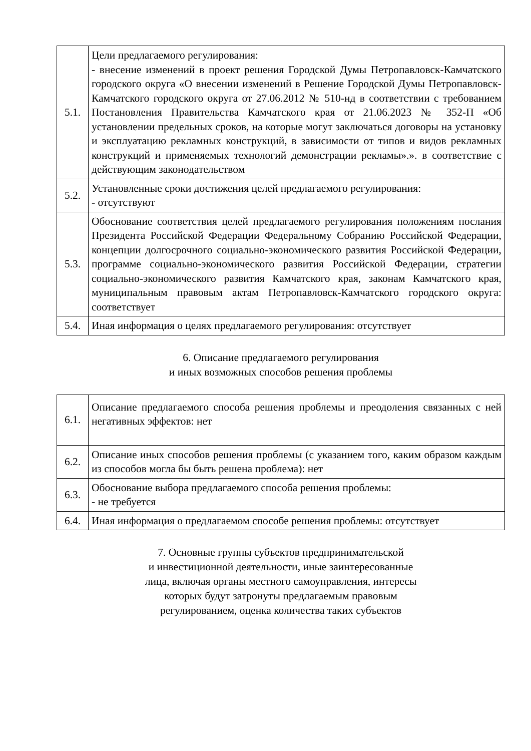| 5.1. | Цели предлагаемого регулирования: - внесение изменений в проект решения Городской Думы Петропавловск-Камчатского городского округа «О внесении изменений в Решение Городской Думы Петропавловск-Камчатского городского округа от 27.06.2012 № 510-нд в соответствии с требованием Постановления Правительства Камчатского края от 21.06.2023 № 352-П «Об установлении предельных сроков, на которые могут заключаться договоры на установку и эксплуатацию рекламных конструкций, в зависимости от типов и видов рекламных конструкций и применяемых технологий демонстрации рекламы».». в соответствие с действующим законодательством |
| 5.2. | Установленные сроки достижения целей предлагаемого регулирования: - отсутствуют |
| 5.3. | Обоснование соответствия целей предлагаемого регулирования положениям послания Президента Российской Федерации Федеральному Собранию Российской Федерации, концепции долгосрочного социально-экономического развития Российской Федерации, программе социально-экономического развития Российской Федерации, стратегии социально-экономического развития Камчатского края, законам Камчатского края, муниципальным правовым актам Петропавловск-Камчатского городского округа: соответствует |
| 5.4. | Иная информация о целях предлагаемого регулирования: отсутствует |
6. Описание предлагаемого регулирования
и иных возможных способов решения проблемы
| 6.1. | Описание предлагаемого способа решения проблемы и преодоления связанных с ней негативных эффектов: нет |
| 6.2. | Описание иных способов решения проблемы (с указанием того, каким образом каждым из способов могла бы быть решена проблема): нет |
| 6.3. | Обоснование выбора предлагаемого способа решения проблемы: - не требуется |
| 6.4. | Иная информация о предлагаемом способе решения проблемы: отсутствует |
7. Основные группы субъектов предпринимательской
и инвестиционной деятельности, иные заинтересованные
лица, включая органы местного самоуправления, интересы
которых будут затронуты предлагаемым правовым
регулированием, оценка количества таких субъектов